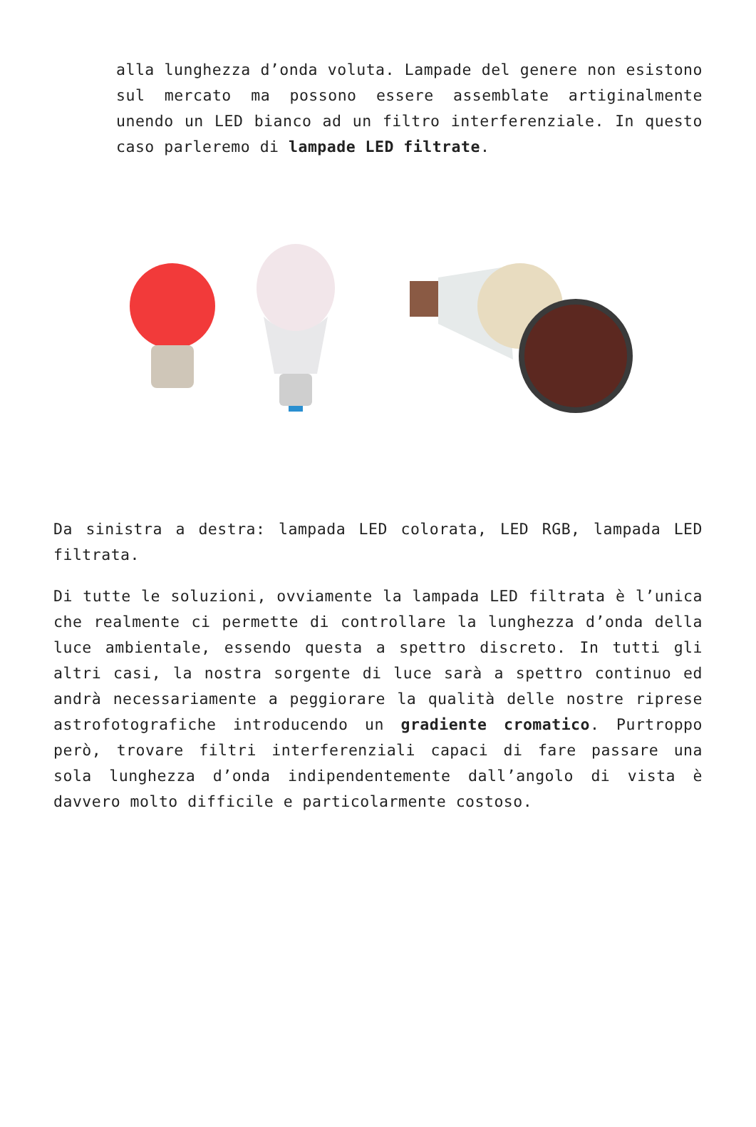alla lunghezza d’onda voluta. Lampade del genere non esistono sul mercato ma possono essere assemblate artiginalmente unendo un LED bianco ad un filtro interferenziale. In questo caso parleremo di lampade LED filtrate.
Da sinistra a destra: lampada LED colorata, LED RGB, lampada LED filtrata.
Di tutte le soluzioni, ovviamente la lampada LED filtrata è l’unica che realmente ci permette di controllare la lunghezza d’onda della luce ambientale, essendo questa a spettro discreto. In tutti gli altri casi, la nostra sorgente di luce sarà a spettro continuo ed andrà necessariamente a peggiorare la qualità delle nostre riprese astrofotografiche introducendo un gradiente cromatico. Purtroppo però, trovare filtri interferenziali capaci di fare passare una sola lunghezza d’onda indipendentemente dall’angolo di vista è davvero molto difficile e particolarmente costoso.